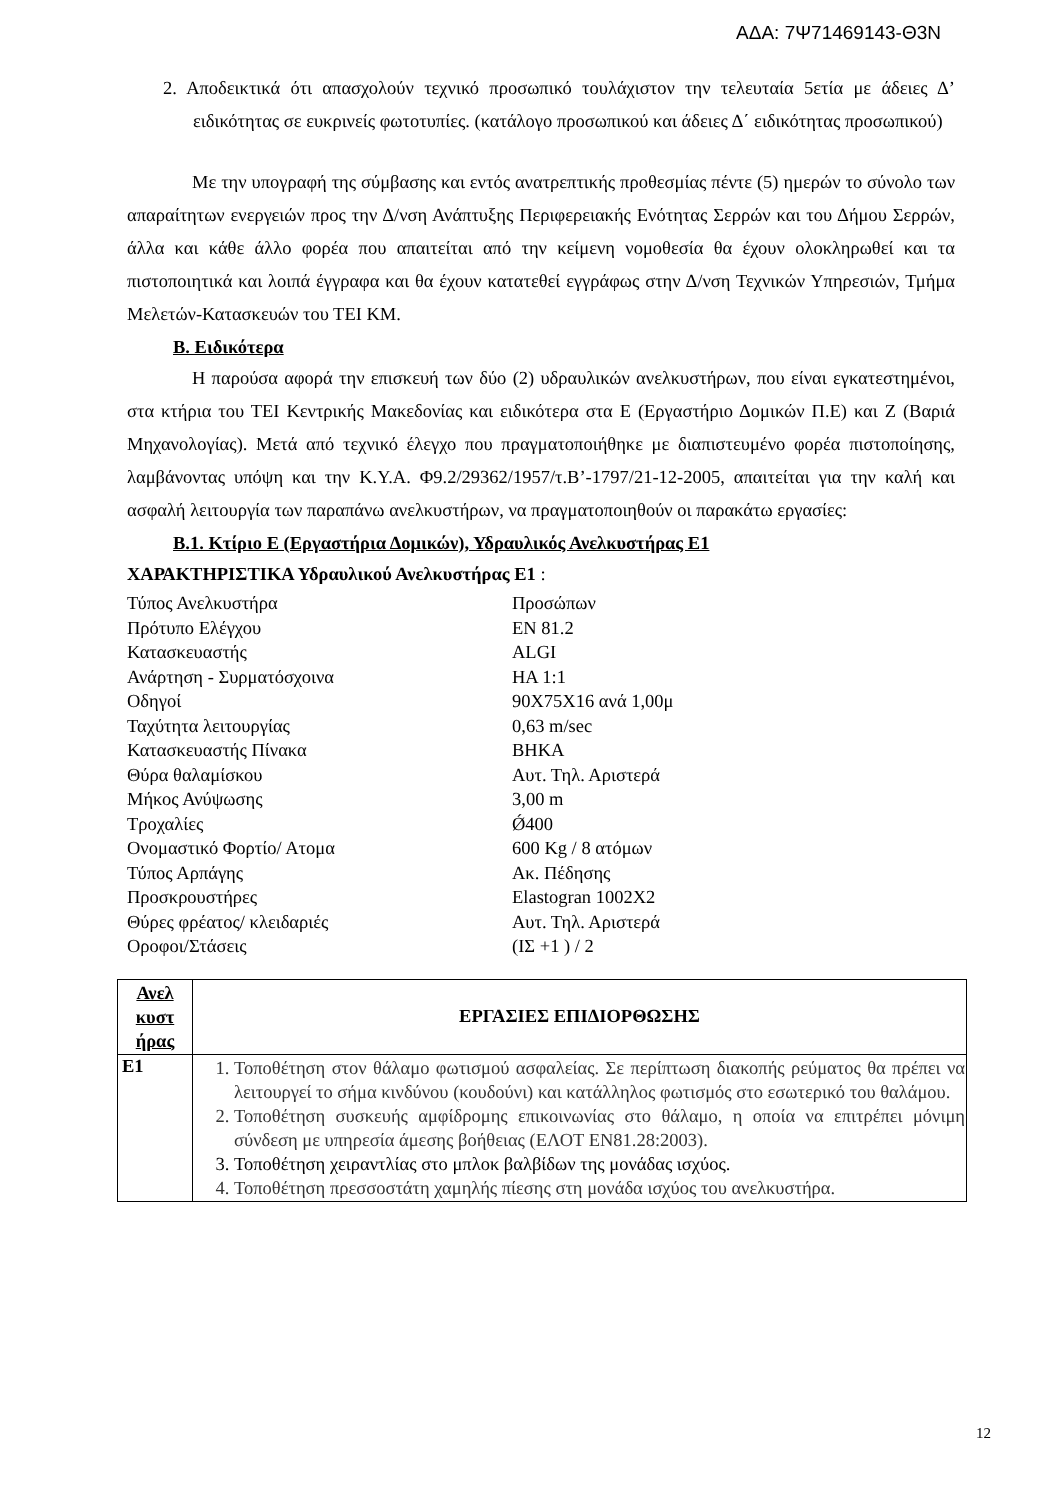ΑΔΑ: 7Ψ71469143-Θ3Ν
2. Αποδεικτικά ότι απασχολούν τεχνικό προσωπικό τουλάχιστον την τελευταία 5ετία με άδειες Δ’ ειδικότητας σε ευκρινείς φωτοτυπίες. (κατάλογο προσωπικού και άδειες Δ΄ ειδικότητας προσωπικού)
Με την υπογραφή της σύμβασης και εντός ανατρεπτικής προθεσμίας πέντε (5) ημερών το σύνολο των απαραίτητων ενεργειών προς την Δ/νση Ανάπτυξης Περιφερειακής Ενότητας Σερρών και του Δήμου Σερρών, άλλα και κάθε άλλο φορέα που απαιτείται από την κείμενη νομοθεσία θα έχουν ολοκληρωθεί και τα πιστοποιητικά και λοιπά έγγραφα και θα έχουν κατατεθεί εγγράφως στην Δ/νση Τεχνικών Υπηρεσιών, Τμήμα Μελετών-Κατασκευών του ΤΕΙ ΚΜ.
Β. Ειδικότερα
Η παρούσα αφορά την επισκευή των δύο (2) υδραυλικών ανελκυστήρων, που είναι εγκατεστημένοι, στα κτήρια του ΤΕΙ Κεντρικής Μακεδονίας και ειδικότερα στα Ε (Εργαστήριο Δομικών Π.Ε) και Ζ (Βαριά Μηχανολογίας). Μετά από τεχνικό έλεγχο που πραγματοποιήθηκε με διαπιστευμένο φορέα πιστοποίησης, λαμβάνοντας υπόψη και την Κ.Υ.Α. Φ9.2/29362/1957/τ.Β’-1797/21-12-2005, απαιτείται για την καλή και ασφαλή λειτουργία των παραπάνω ανελκυστήρων, να πραγματοποιηθούν οι παρακάτω εργασίες:
Β.1. Κτίριο Ε (Εργαστήρια Δομικών), Υδραυλικός Ανελκυστήρας Ε1
ΧΑΡΑΚΤΗΡΙΣΤΙΚΑ Υδραυλικού Ανελκυστήρας Ε1 :
| Τύπος Ανελκυστήρα | Προσώπων |
| Πρότυπο Ελέγχου | EN 81.2 |
| Κατασκευαστής | ALGI |
| Ανάρτηση - Συρματόσχοινα | HA 1:1 |
| Οδηγοί | 90X75X16 ανά 1,00μ |
| Ταχύτητα λειτουργίας | 0,63 m/sec |
| Κατασκευαστής Πίνακα | ΒΗΚΑ |
| Θύρα θαλαμίσκου | Αυτ. Τηλ. Αριστερά |
| Μήκος Ανύψωσης | 3,00 m |
| Τροχαλίες | Ǿ400 |
| Ονομαστικό Φορτίο/ Ατομα | 600 Kg / 8 ατόμων |
| Τύπος Αρπάγης | Ακ. Πέδησης |
| Προσκρουστήρες | Elastogran 1002X2 |
| Θύρες φρέατος/ κλειδαριές | Αυτ. Τηλ. Αριστερά |
| Οροφοι/Στάσεις | (ΙΣ +1 ) / 2 |
| Ανελ κυστ ήρας | ΕΡΓΑΣΙΕΣ ΕΠΙΔΙΟΡΘΩΣΗΣ |
| --- | --- |
| Ε1 | 1. Τοποθέτηση στον θάλαμο φωτισμού ασφαλείας. Σε περίπτωση διακοπής ρεύματος θα πρέπει να λειτουργεί το σήμα κινδύνου (κουδούνι) και κατάλληλος φωτισμός στο εσωτερικό του θαλάμου. 2. Τοποθέτηση συσκευής αμφίδρομης επικοινωνίας στο θάλαμο, η οποία να επιτρέπει μόνιμη σύνδεση με υπηρεσία άμεσης βοήθειας (ΕΛΟΤ ΕΝ81.28:2003). 3. Τοποθέτηση χειραντλίας στο μπλοκ βαλβίδων της μονάδας ισχύος. 4. Τοποθέτηση πρεσσοστάτη χαμηλής πίεσης στη μονάδα ισχύος του ανελκυστήρα. |
12